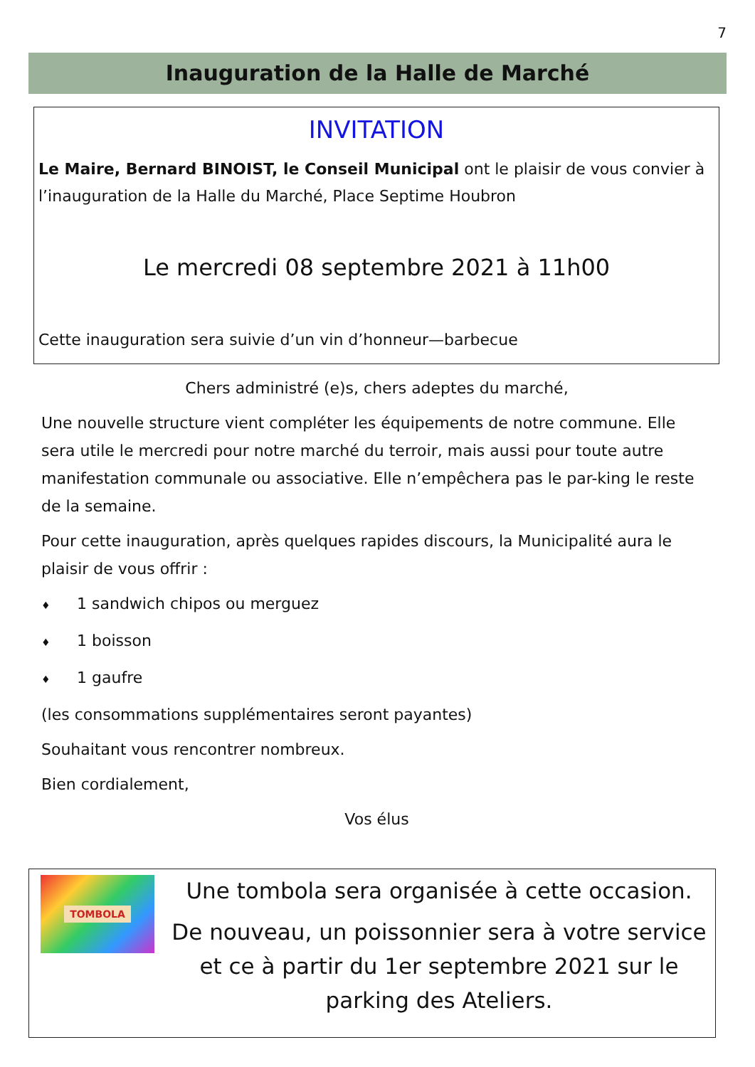7
Inauguration de la Halle de Marché
INVITATION
Le Maire, Bernard BINOIST, le Conseil Municipal ont le plaisir de vous convier à l’inauguration de la Halle du Marché, Place Septime Houbron
Le mercredi 08 septembre 2021 à 11h00
Cette inauguration sera suivie d’un vin d’honneur—barbecue
Chers administré (e)s, chers adeptes du marché,
Une nouvelle structure vient compléter les équipements de notre commune. Elle sera utile le mercredi pour notre marché du terroir, mais aussi pour toute autre manifestation communale ou associative. Elle n’empêchera pas le par-king le reste de la semaine.
Pour cette inauguration, après quelques rapides discours, la Municipalité aura le plaisir de vous offrir :
♦ 1 sandwich chipos ou merguez
♦ 1 boisson
♦ 1 gaufre
(les consommations supplémentaires seront payantes)
Souhaitant vous rencontrer nombreux.
Bien cordialement,
Vos élus
TOMBOLA
Une tombola sera organisée à cette occasion.
De nouveau, un poissonnier sera à votre service et ce à partir du 1er septembre 2021 sur le parking des Ateliers.